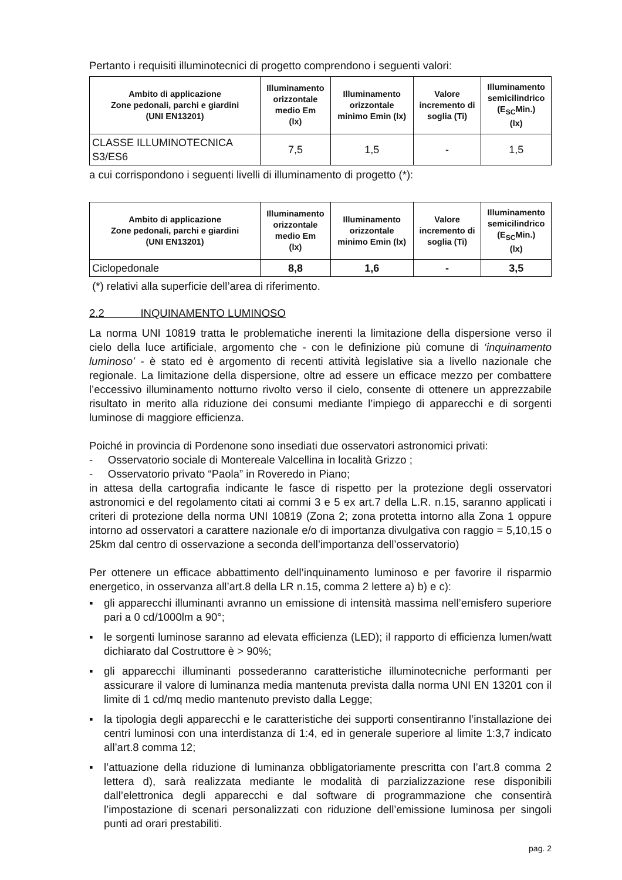Pertanto i requisiti illuminotecnici di progetto comprendono i seguenti valori:
| Ambito di applicazione Zone pedonali, parchi e giardini (UNI EN13201) | Illuminamento orizzontale medio Em (lx) | Illuminamento orizzontale minimo Emin (lx) | Valore incremento di soglia (Ti) | Illuminamento semicilindrico (E<sub>SC</sub>Min.) (lx) |
| --- | --- | --- | --- | --- |
| CLASSE ILLUMINOTECNICA S3/ES6 | 7,5 | 1,5 | - | 1,5 |
a cui corrispondono i seguenti livelli di illuminamento di progetto (*):
| Ambito di applicazione Zone pedonali, parchi e giardini (UNI EN13201) | Illuminamento orizzontale medio Em (lx) | Illuminamento orizzontale minimo Emin (lx) | Valore incremento di soglia (Ti) | Illuminamento semicilindrico (E<sub>SC</sub>Min.) (lx) |
| --- | --- | --- | --- | --- |
| Ciclopedonale | 8,8 | 1,6 | - | 3,5 |
(*) relativi alla superficie dell’area di riferimento.
2.2 INQUINAMENTO LUMINOSO
La norma UNI 10819 tratta le problematiche inerenti la limitazione della dispersione verso il cielo della luce artificiale, argomento che - con le definizione più comune di ‘inquinamento luminoso’ - è stato ed è argomento di recenti attività legislative sia a livello nazionale che regionale. La limitazione della dispersione, oltre ad essere un efficace mezzo per combattere l’eccessivo illuminamento notturno rivolto verso il cielo, consente di ottenere un apprezzabile risultato in merito alla riduzione dei consumi mediante l’impiego di apparecchi e di sorgenti luminose di maggiore efficienza.
Poiché in provincia di Pordenone sono insediati due osservatori astronomici privati:
- Osservatorio sociale di Montereale Valcellina in località Grizzo ;
- Osservatorio privato “Paola” in Roveredo in Piano;
in attesa della cartografia indicante le fasce di rispetto per la protezione degli osservatori astronomici e del regolamento citati ai commi 3 e 5 ex art.7 della L.R. n.15, saranno applicati i criteri di protezione della norma UNI 10819 (Zona 2; zona protetta intorno alla Zona 1 oppure intorno ad osservatori a carattere nazionale e/o di importanza divulgativa con raggio = 5,10,15 o 25km dal centro di osservazione a seconda dell’importanza dell’osservatorio)
Per ottenere un efficace abbattimento dell’inquinamento luminoso e per favorire il risparmio energetico, in osservanza all’art.8 della LR n.15, comma 2 lettere a) b) e c):
▪ gli apparecchi illuminanti avranno un emissione di intensità massima nell’emisfero superiore pari a 0 cd/1000lm a 90°;
▪ le sorgenti luminose saranno ad elevata efficienza (LED); il rapporto di efficienza lumen/watt dichiarato dal Costruttore è > 90%;
▪ gli apparecchi illuminanti possederanno caratteristiche illuminotecniche performanti per assicurare il valore di luminanza media mantenuta prevista dalla norma UNI EN 13201 con il limite di 1 cd/mq medio mantenuto previsto dalla Legge;
▪ la tipologia degli apparecchi e le caratteristiche dei supporti consentiranno l’installazione dei centri luminosi con una interdistanza di 1:4, ed in generale superiore al limite 1:3,7 indicato all’art.8 comma 12;
▪ l’attuazione della riduzione di luminanza obbligatoriamente prescritta con l’art.8 comma 2 lettera d), sarà realizzata mediante le modalità di parzializzazione rese disponibili dall’elettronica degli apparecchi e dal software di programmazione che consentirà l’impostazione di scenari personalizzati con riduzione dell’emissione luminosa per singoli punti ad orari prestabiliti.
pag. 2